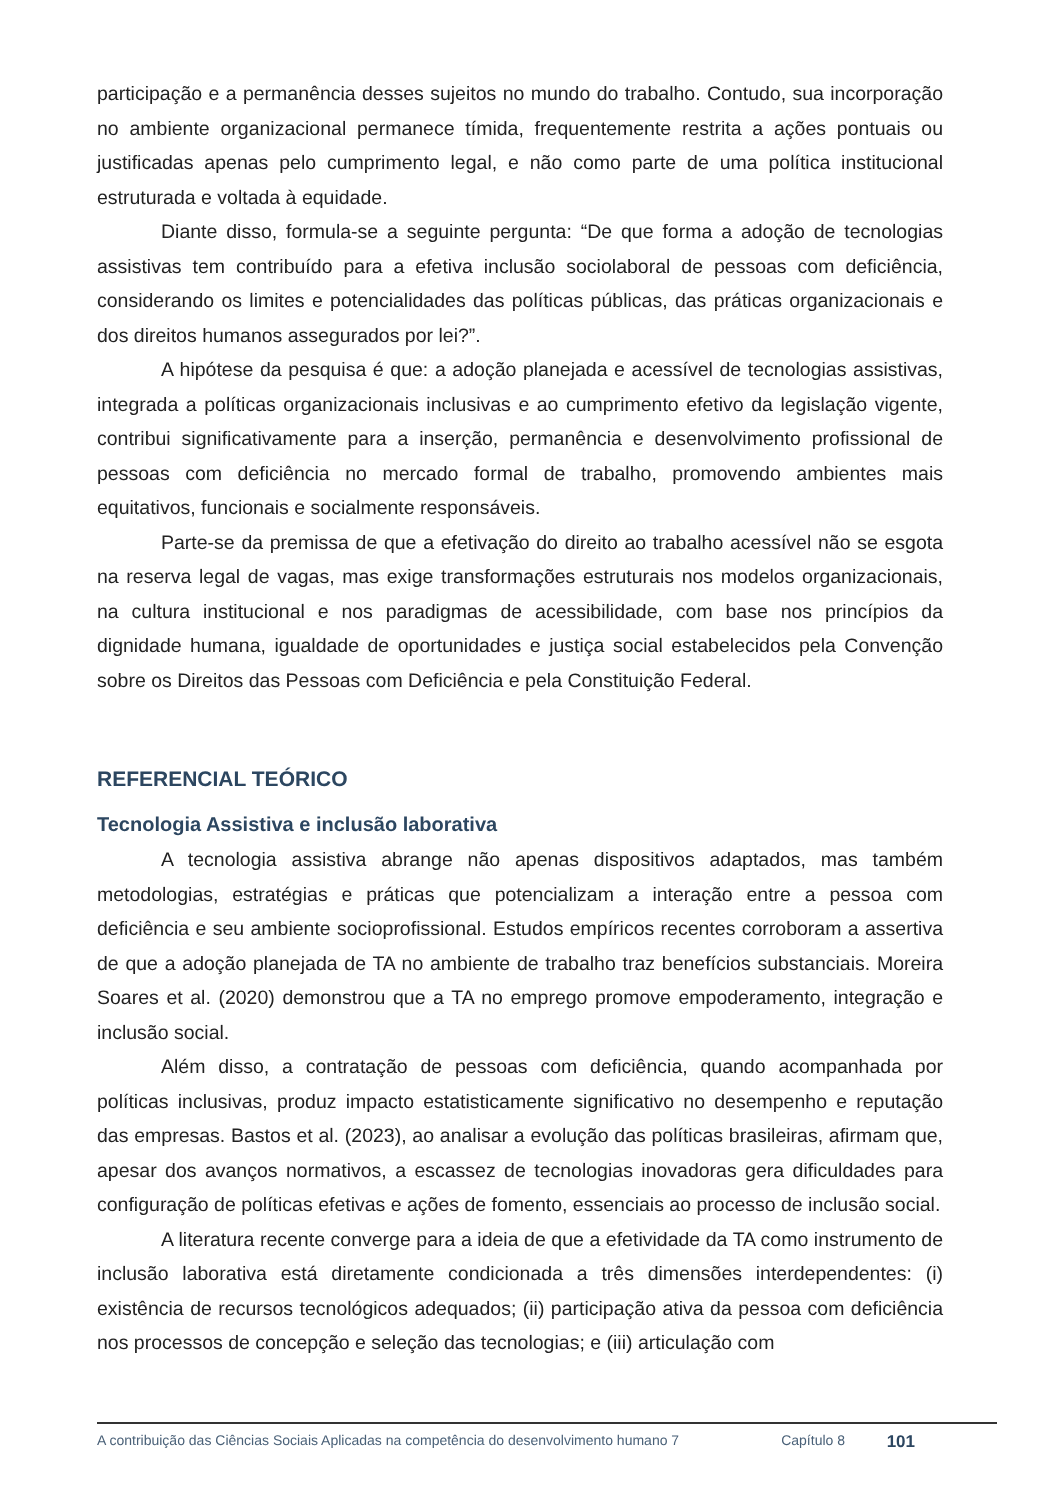participação e a permanência desses sujeitos no mundo do trabalho. Contudo, sua incorporação no ambiente organizacional permanece tímida, frequentemente restrita a ações pontuais ou justificadas apenas pelo cumprimento legal, e não como parte de uma política institucional estruturada e voltada à equidade.
Diante disso, formula-se a seguinte pergunta: “De que forma a adoção de tecnologias assistivas tem contribuído para a efetiva inclusão sociolaboral de pessoas com deficiência, considerando os limites e potencialidades das políticas públicas, das práticas organizacionais e dos direitos humanos assegurados por lei?”.
A hipótese da pesquisa é que: a adoção planejada e acessível de tecnologias assistivas, integrada a políticas organizacionais inclusivas e ao cumprimento efetivo da legislação vigente, contribui significativamente para a inserção, permanência e desenvolvimento profissional de pessoas com deficiência no mercado formal de trabalho, promovendo ambientes mais equitativos, funcionais e socialmente responsáveis.
Parte-se da premissa de que a efetivação do direito ao trabalho acessível não se esgota na reserva legal de vagas, mas exige transformações estruturais nos modelos organizacionais, na cultura institucional e nos paradigmas de acessibilidade, com base nos princípios da dignidade humana, igualdade de oportunidades e justiça social estabelecidos pela Convenção sobre os Direitos das Pessoas com Deficiência e pela Constituição Federal.
REFERENCIAL TEÓRICO
Tecnologia Assistiva e inclusão laborativa
A tecnologia assistiva abrange não apenas dispositivos adaptados, mas também metodologias, estratégias e práticas que potencializam a interação entre a pessoa com deficiência e seu ambiente socioprofissional. Estudos empíricos recentes corroboram a assertiva de que a adoção planejada de TA no ambiente de trabalho traz benefícios substanciais. Moreira Soares et al. (2020) demonstrou que a TA no emprego promove empoderamento, integração e inclusão social.
Além disso, a contratação de pessoas com deficiência, quando acompanhada por políticas inclusivas, produz impacto estatisticamente significativo no desempenho e reputação das empresas. Bastos et al. (2023), ao analisar a evolução das políticas brasileiras, afirmam que, apesar dos avanços normativos, a escassez de tecnologias inovadoras gera dificuldades para configuração de políticas efetivas e ações de fomento, essenciais ao processo de inclusão social.
A literatura recente converge para a ideia de que a efetividade da TA como instrumento de inclusão laborativa está diretamente condicionada a três dimensões interdependentes: (i) existência de recursos tecnológicos adequados; (ii) participação ativa da pessoa com deficiência nos processos de concepção e seleção das tecnologias; e (iii) articulação com
A contribuição das Ciências Sociais Aplicadas na competência do desenvolvimento humano 7
Capítulo 8
101